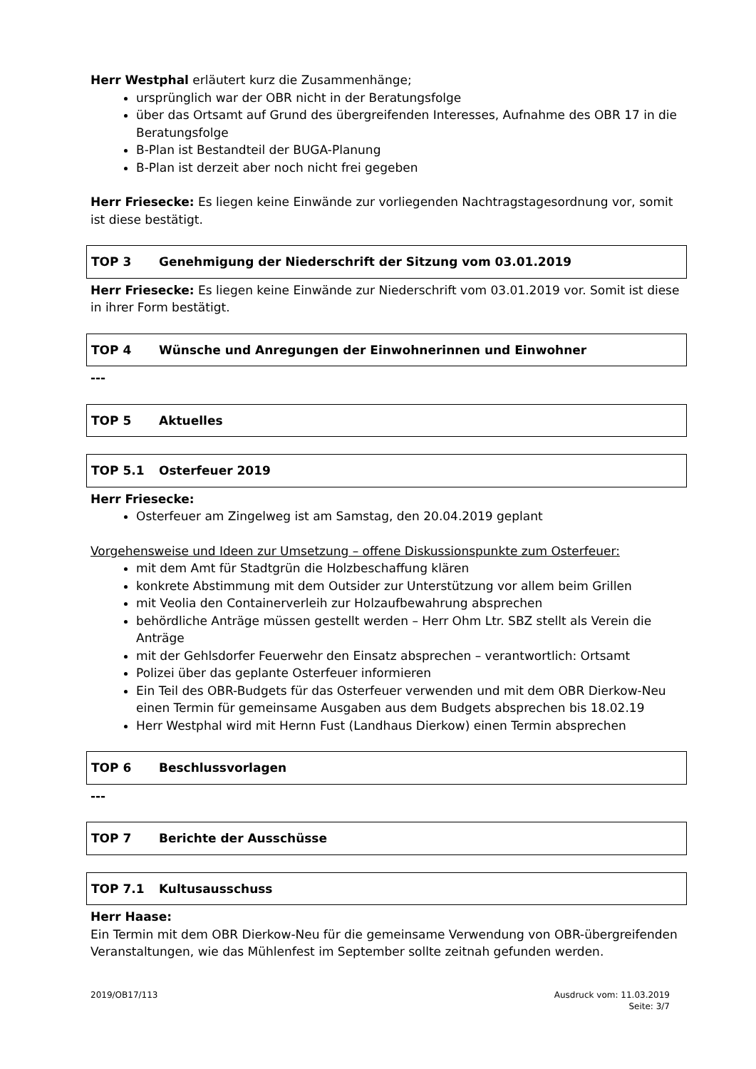Herr Westphal erläutert kurz die Zusammenhänge;
ursprünglich war der OBR nicht in der Beratungsfolge
über das Ortsamt auf Grund des übergreifenden Interesses, Aufnahme des OBR 17 in die Beratungsfolge
B-Plan ist Bestandteil der BUGA-Planung
B-Plan ist derzeit aber noch nicht frei gegeben
Herr Friesecke: Es liegen keine Einwände zur vorliegenden Nachtragstagesordnung vor, somit ist diese bestätigt.
TOP 3 Genehmigung der Niederschrift der Sitzung vom 03.01.2019
Herr Friesecke: Es liegen keine Einwände zur Niederschrift vom 03.01.2019 vor. Somit ist diese in ihrer Form bestätigt.
TOP 4 Wünsche und Anregungen der Einwohnerinnen und Einwohner
---
TOP 5 Aktuelles
TOP 5.1 Osterfeuer 2019
Herr Friesecke:
Osterfeuer am Zingelweg ist am Samstag, den 20.04.2019 geplant
Vorgehensweise und Ideen zur Umsetzung – offene Diskussionspunkte zum Osterfeuer:
mit dem Amt für Stadtgrün die Holzbeschaffung klären
konkrete Abstimmung mit dem Outsider zur Unterstützung vor allem beim Grillen
mit Veolia den Containerverleih zur Holzaufbewahrung absprechen
behördliche Anträge müssen gestellt werden – Herr Ohm Ltr. SBZ stellt als Verein die Anträge
mit der Gehlsdorfer Feuerwehr den Einsatz absprechen – verantwortlich: Ortsamt
Polizei über das geplante Osterfeuer informieren
Ein Teil des OBR-Budgets für das Osterfeuer verwenden und mit dem OBR Dierkow-Neu einen Termin für gemeinsame Ausgaben aus dem Budgets absprechen bis 18.02.19
Herr Westphal wird mit Hernn Fust (Landhaus Dierkow) einen Termin absprechen
TOP 6 Beschlussvorlagen
---
TOP 7 Berichte der Ausschüsse
TOP 7.1 Kultusausschuss
Herr Haase:
Ein Termin mit dem OBR Dierkow-Neu für die gemeinsame Verwendung von OBR-übergreifenden Veranstaltungen, wie das Mühlenfest im September sollte zeitnah gefunden werden.
2019/OB17/113 Ausdruck vom: 11.03.2019
Seite: 3/7